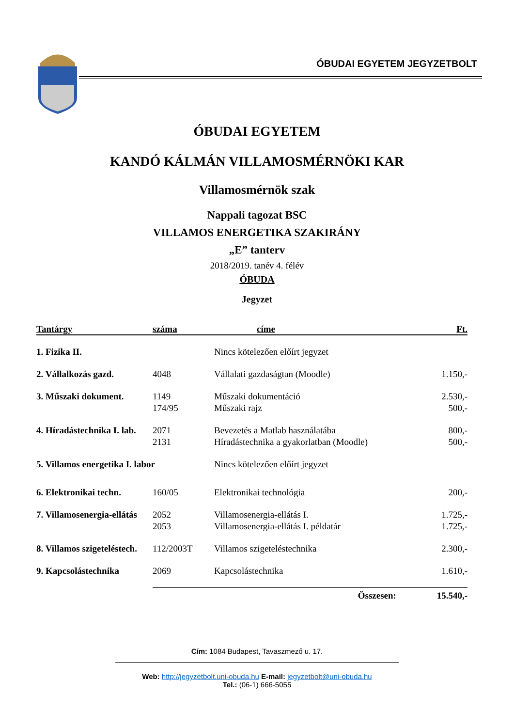ÓBUDAI EGYETEM JEGYZETBOLT
ÓBUDAI EGYETEM
KANDÓ KÁLMÁN VILLAMOSMÉRNÖKI KAR
Villamosmérnök szak
Nappali tagozat BSC
VILLAMOS ENERGETIKA SZAKIRÁNY
„E” tanterv
2018/2019. tanév 4. félév
ÓBUDA
Jegyzet
| Tantárgy | száma | címe | Ft. |
| --- | --- | --- | --- |
| 1. Fizika II. | | Nincs kötelezően előírt jegyzet | |
| 2. Vállalkozás gazd. | 4048 | Vállalati gazdaságtan (Moodle) | 1.150,- |
| 3. Műszaki dokument. | 1149 | Műszaki dokumentáció | 2.530,- |
| | 174/95 | Műszaki rajz | 500,- |
| 4. Híradástechnika I. lab. | 2071 | Bevezetés a Matlab használatába | 800,- |
| | 2131 | Híradástechnika a gyakorlatban (Moodle) | 500,- |
| 5. Villamos energetika I. labor | | Nincs kötelezően előírt jegyzet | |
| 6. Elektronikai techn. | 160/05 | Elektronikai technológia | 200,- |
| 7. Villamosenergia-ellátás | 2052 | Villamosenergia-ellátás I. | 1.725,- |
| | 2053 | Villamosenergia-ellátás I. példatár | 1.725,- |
| 8. Villamos szigeteléstech. | 112/2003T | Villamos szigeteléstechnika | 2.300,- |
| 9. Kapcsolástechnika | 2069 | Kapcsolástechnika | 1.610,- |
| | Összesen: | | 15.540,- |
Cím: 1084 Budapest, Tavaszmező u. 17.
Web: http://jegyzetbolt.uni-obuda.hu E-mail: jegyzetbolt@uni-obuda.hu
Tel.: (06-1) 666-5055